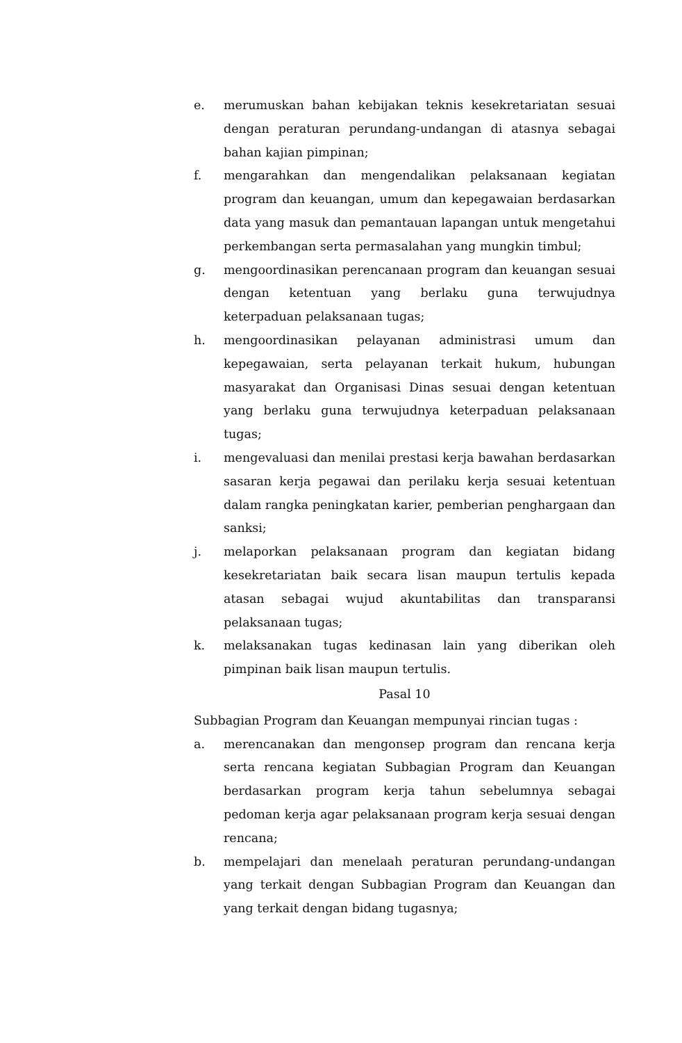e. merumuskan bahan kebijakan teknis kesekretariatan sesuai dengan peraturan perundang-undangan di atasnya sebagai bahan kajian pimpinan;
f. mengarahkan dan mengendalikan pelaksanaan kegiatan program dan keuangan, umum dan kepegawaian berdasarkan data yang masuk dan pemantauan lapangan untuk mengetahui perkembangan serta permasalahan yang mungkin timbul;
g. mengoordinasikan perencanaan program dan keuangan sesuai dengan ketentuan yang berlaku guna terwujudnya keterpaduan pelaksanaan tugas;
h. mengoordinasikan pelayanan administrasi umum dan kepegawaian, serta pelayanan terkait hukum, hubungan masyarakat dan Organisasi Dinas sesuai dengan ketentuan yang berlaku guna terwujudnya keterpaduan pelaksanaan tugas;
i. mengevaluasi dan menilai prestasi kerja bawahan berdasarkan sasaran kerja pegawai dan perilaku kerja sesuai ketentuan dalam rangka peningkatan karier, pemberian penghargaan dan sanksi;
j. melaporkan pelaksanaan program dan kegiatan bidang kesekretariatan baik secara lisan maupun tertulis kepada atasan sebagai wujud akuntabilitas dan transparansi pelaksanaan tugas;
k. melaksanakan tugas kedinasan lain yang diberikan oleh pimpinan baik lisan maupun tertulis.
Pasal 10
Subbagian Program dan Keuangan mempunyai rincian tugas :
a. merencanakan dan mengonsep program dan rencana kerja serta rencana kegiatan Subbagian Program dan Keuangan berdasarkan program kerja tahun sebelumnya sebagai pedoman kerja agar pelaksanaan program kerja sesuai dengan rencana;
b. mempelajari dan menelaah peraturan perundang-undangan yang terkait dengan Subbagian Program dan Keuangan dan yang terkait dengan bidang tugasnya;